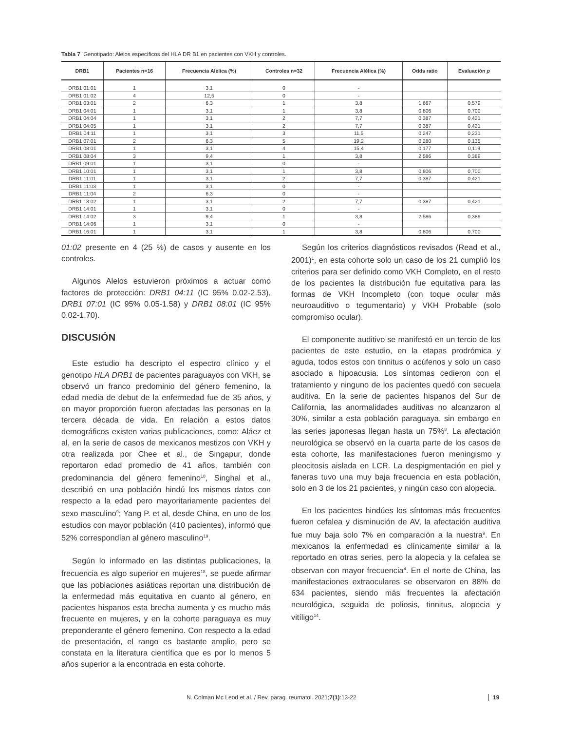Tabla 7 Genotipado: Alelos específicos del HLA DR B1 en pacientes con VKH y controles.
| DRB1 | Pacientes n=16 | Frecuencia Alélica (%) | Controles n=32 | Frecuencia Alélica (%) | Odds ratio | Evaluación p |
| --- | --- | --- | --- | --- | --- | --- |
| DRB1 01:01 | 1 | 3,1 | 0 | - | | |
| DRB1 01:02 | 4 | 12,5 | 0 | - | | |
| DRB1 03:01 | 2 | 6,3 | 1 | 3,8 | 1,667 | 0,579 |
| DRB1 04:01 | 1 | 3,1 | 1 | 3,8 | 0,806 | 0,700 |
| DRB1 04:04 | 1 | 3,1 | 2 | 7,7 | 0,387 | 0,421 |
| DRB1 04:05 | 1 | 3,1 | 2 | 7,7 | 0,387 | 0,421 |
| DRB1 04:11 | 1 | 3,1 | 3 | 11,5 | 0,247 | 0,231 |
| DRB1 07:01 | 2 | 6,3 | 5 | 19,2 | 0,280 | 0,135 |
| DRB1 08:01 | 1 | 3,1 | 4 | 15,4 | 0,177 | 0,119 |
| DRB1 08:04 | 3 | 9,4 | 1 | 3,8 | 2,586 | 0,389 |
| DRB1 09:01 | 1 | 3,1 | 0 | - | | |
| DRB1 10:01 | 1 | 3,1 | 1 | 3,8 | 0,806 | 0,700 |
| DRB1 11:01 | 1 | 3,1 | 2 | 7,7 | 0,387 | 0,421 |
| DRB1 11:03 | 1 | 3,1 | 0 | - | | |
| DRB1 11:04 | 2 | 6,3 | 0 | - | | |
| DRB1 13:02 | 1 | 3,1 | 2 | 7,7 | 0,387 | 0,421 |
| DRB1 14:01 | 1 | 3,1 | 0 | - | | |
| DRB1 14:02 | 3 | 9,4 | 1 | 3,8 | 2,586 | 0,389 |
| DRB1 14:06 | 1 | 3,1 | 0 | - | | |
| DRB1 16:01 | 1 | 3,1 | 1 | 3,8 | 0,806 | 0,700 |
01:02 presente en 4 (25 %) de casos y ausente en los controles.
Algunos Alelos estuvieron próximos a actuar como factores de protección: DRB1 04:11 (IC 95% 0.02-2.53), DRB1 07:01 (IC 95% 0.05-1.58) y DRB1 08:01 (IC 95% 0.02-1.70).
DISCUSIÓN
Este estudio ha descripto el espectro clínico y el genotipo HLA DRB1 de pacientes paraguayos con VKH, se observó un franco predominio del género femenino, la edad media de debut de la enfermedad fue de 35 años, y en mayor proporción fueron afectadas las personas en la tercera década de vida. En relación a estos datos demográficos existen varias publicaciones, como: Aláez et al, en la serie de casos de mexicanos mestizos con VKH y otra realizada por Chee et al., de Singapur, donde reportaron edad promedio de 41 años, también con predominancia del género femenino<sup>18</sup>, Singhal et al., describió en una población hindú los mismos datos con respecto a la edad pero mayoritariamente pacientes del sexo masculino<sup>9</sup>; Yang P. et al, desde China, en uno de los estudios con mayor población (410 pacientes), informó que 52% correspondían al género masculino<sup>19</sup>.
Según lo informado en las distintas publicaciones, la frecuencia es algo superior en mujeres<sup>18</sup>, se puede afirmar que las poblaciones asiáticas reportan una distribución de la enfermedad más equitativa en cuanto al género, en pacientes hispanos esta brecha aumenta y es mucho más frecuente en mujeres, y en la cohorte paraguaya es muy preponderante el género femenino. Con respecto a la edad de presentación, el rango es bastante amplio, pero se constata en la literatura científica que es por lo menos 5 años superior a la encontrada en esta cohorte.
Según los criterios diagnósticos revisados (Read et al., 2001)<sup>1</sup>, en esta cohorte solo un caso de los 21 cumplió los criterios para ser definido como VKH Completo, en el resto de los pacientes la distribución fue equitativa para las formas de VKH Incompleto (con toque ocular más neuroauditivo o tegumentario) y VKH Probable (solo compromiso ocular).
El componente auditivo se manifestó en un tercio de los pacientes de este estudio, en la etapas prodrómica y aguda, todos estos con tinnitus o acúfenos y solo un caso asociado a hipoacusia. Los síntomas cedieron con el tratamiento y ninguno de los pacientes quedó con secuela auditiva. En la serie de pacientes hispanos del Sur de California, las anormalidades auditivas no alcanzaron al 30%, similar a esta población paraguaya, sin embargo en las series japonesas llegan hasta un 75%<sup>8</sup>. La afectación neurológica se observó en la cuarta parte de los casos de esta cohorte, las manifestaciones fueron meningismo y pleocitosis aislada en LCR. La despigmentación en piel y faneras tuvo una muy baja frecuencia en esta población, solo en 3 de los 21 pacientes, y ningún caso con alopecia.
En los pacientes hindúes los síntomas más frecuentes fueron cefalea y disminución de AV, la afectación auditiva fue muy baja solo 7% en comparación a la nuestra<sup>9</sup>. En mexicanos la enfermedad es clínicamente similar a la reportado en otras series, pero la alopecia y la cefalea se observan con mayor frecuencia<sup>4</sup>. En el norte de China, las manifestaciones extraoculares se observaron en 88% de 634 pacientes, siendo más frecuentes la afectación neurológica, seguida de poliosis, tinnitus, alopecia y vitíligo<sup>14</sup>.
N. Colman Mc Leod et al. / Rev. parag. reumatol. 2021; 7(1):13-22 19